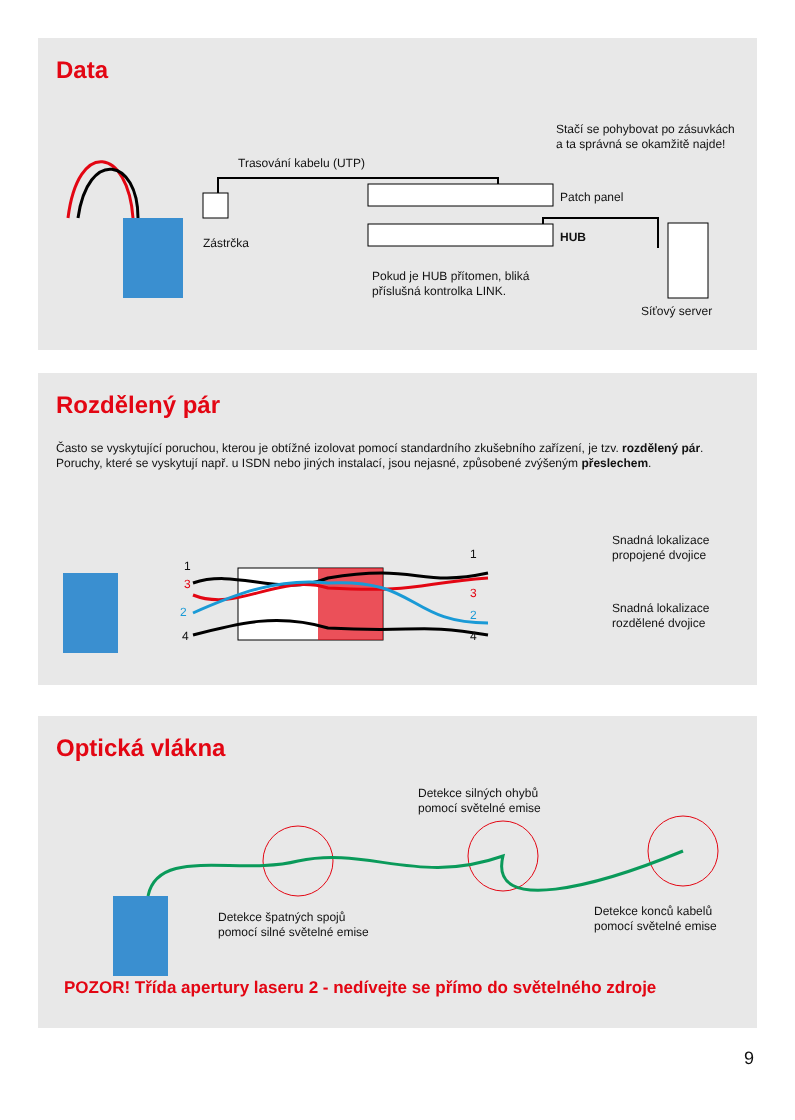Data
Trasování kabelu (UTP)
Stačí se pohybovat po zásuvkách a ta správná se okamžitě najde!
Patch panel
HUB
Zástrčka
Pokud je HUB přítomen, bliká
příslušná kontrolka LINK.
Síťový server
Rozdělený pár
Často se vyskytující poruchou, kterou je obtížné izolovat pomocí standardního zkušebního zařízení, je tzv. rozdělený pár. Poruchy, které se vyskytují např. u ISDN nebo jiných instalací, jsou nejasné, způsobené zvýšeným přeslechem.
1
3
2
4
1
3
2
4
Snadná lokalizace
propojené dvojice
Snadná lokalizace
rozdělené dvojice
Optická vlákna
Detekce silných ohybů
pomocí světelné emise
Detekce špatných spojů
pomocí silné světelné emise
Detekce konců kabelů
pomocí světelné emise
POZOR! Třída apertury laseru 2 - nedívejte se přímo do světelného zdroje
9